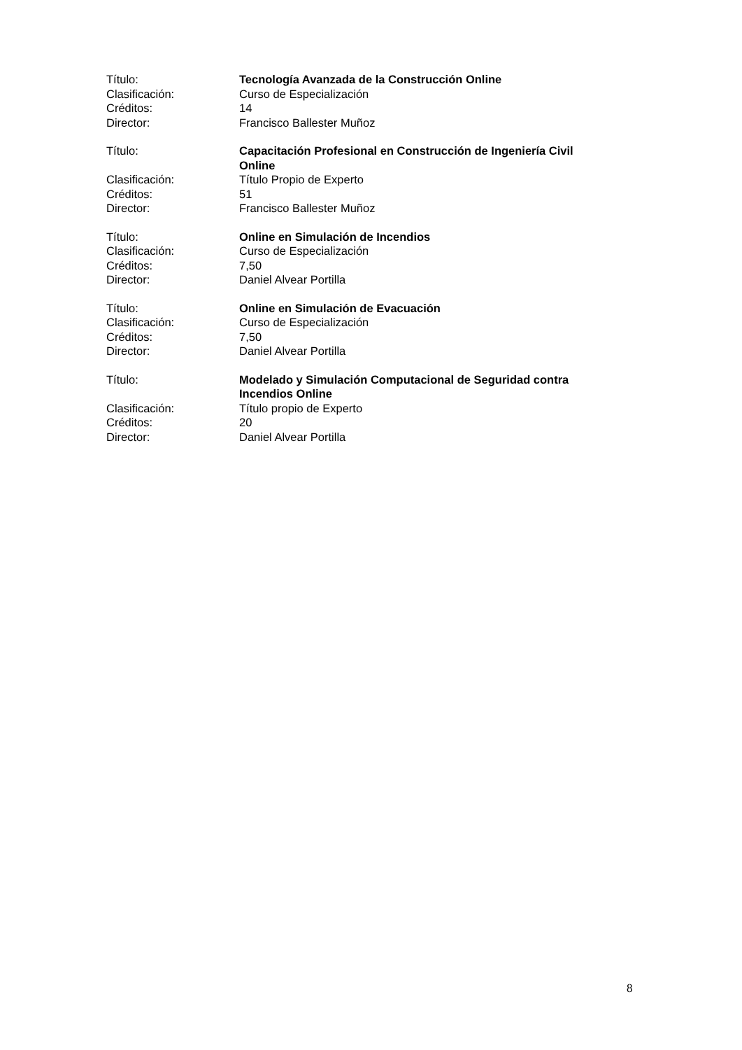Título: Tecnología Avanzada de la Construcción Online
Clasificación: Curso de Especialización
Créditos: 14
Director: Francisco Ballester Muñoz
Título: Capacitación Profesional en Construcción de Ingeniería Civil Online
Clasificación: Título Propio de Experto
Créditos: 51
Director: Francisco Ballester Muñoz
Título: Online en Simulación de Incendios
Clasificación: Curso de Especialización
Créditos: 7,50
Director: Daniel Alvear Portilla
Título: Online en Simulación de Evacuación
Clasificación: Curso de Especialización
Créditos: 7,50
Director: Daniel Alvear Portilla
Título: Modelado y Simulación Computacional de Seguridad contra Incendios Online
Clasificación: Título propio de Experto
Créditos: 20
Director: Daniel Alvear Portilla
8